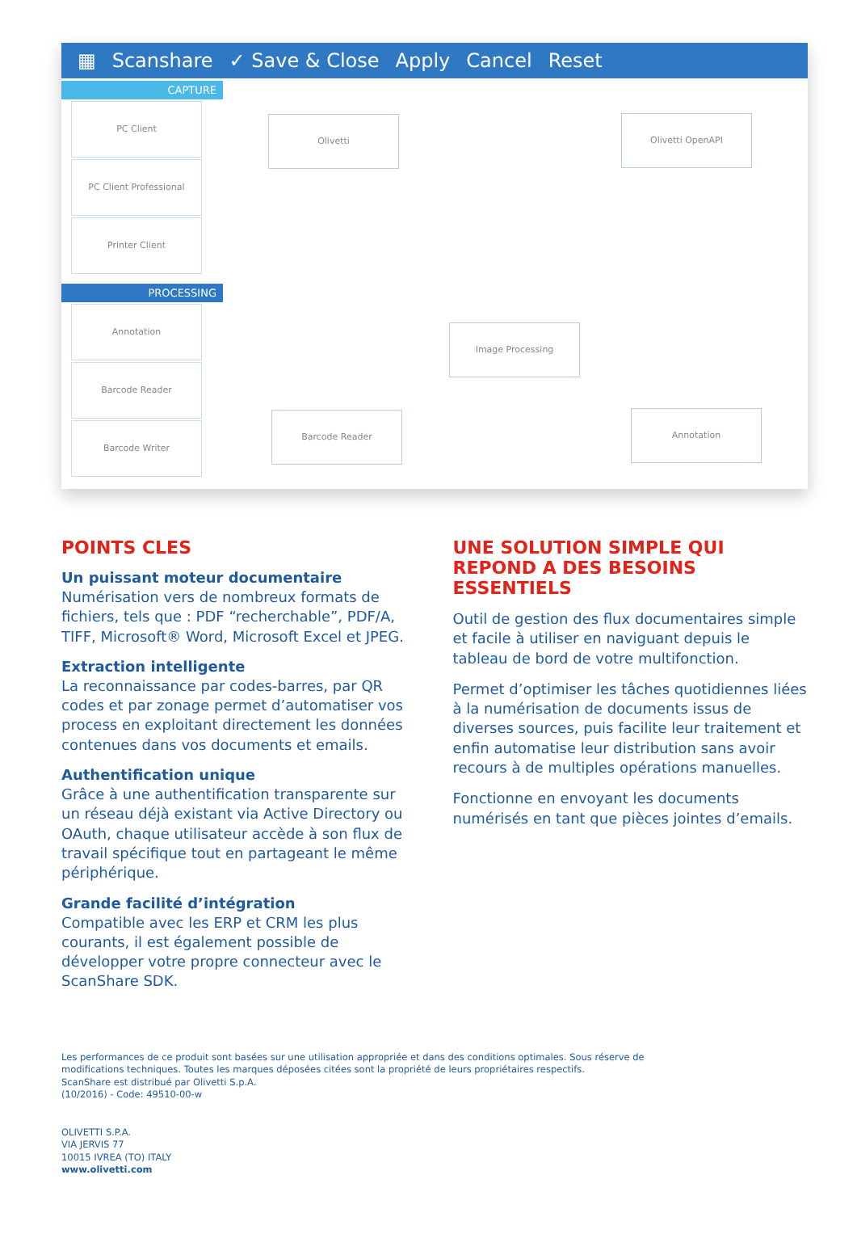▦ Scanshare ✓ Save & Close Apply Cancel Reset
CAPTURE
PC Client
PC Client Professional
Printer Client
PROCESSING
Annotation
Barcode Reader
Barcode Writer
Olivetti Olivetti OpenAPI
Image Processing
Barcode Reader Annotation
POINTS CLES
Un puissant moteur documentaire
Numérisation vers de nombreux formats de fichiers, tels que : PDF “recherchable”, PDF/A, TIFF, Microsoft® Word, Microsoft Excel et JPEG.
Extraction intelligente
La reconnaissance par codes-barres, par QR codes et par zonage permet d’automatiser vos process en exploitant directement les données contenues dans vos documents et emails.
Authentification unique
Grâce à une authentification transparente sur un réseau déjà existant via Active Directory ou OAuth, chaque utilisateur accède à son flux de travail spécifique tout en partageant le même périphérique.
Grande facilité d’intégration
Compatible avec les ERP et CRM les plus courants, il est également possible de développer votre propre connecteur avec le ScanShare SDK.
UNE SOLUTION SIMPLE QUI REPOND A DES BESOINS ESSENTIELS
Outil de gestion des flux documentaires simple et facile à utiliser en naviguant depuis le tableau de bord de votre multifonction.
Permet d’optimiser les tâches quotidiennes liées à la numérisation de documents issus de diverses sources, puis facilite leur traitement et enfin automatise leur distribution sans avoir recours à de multiples opérations manuelles.
Fonctionne en envoyant les documents numérisés en tant que pièces jointes d’emails.
Les performances de ce produit sont basées sur une utilisation appropriée et dans des conditions optimales. Sous réserve de
modifications techniques. Toutes les marques déposées citées sont la propriété de leurs propriétaires respectifs.
ScanShare est distribué par Olivetti S.p.A.
(10/2016) - Code: 49510-00-w
OLIVETTI S.P.A.
VIA JERVIS 77
10015 IVREA (TO) ITALY
www.olivetti.com